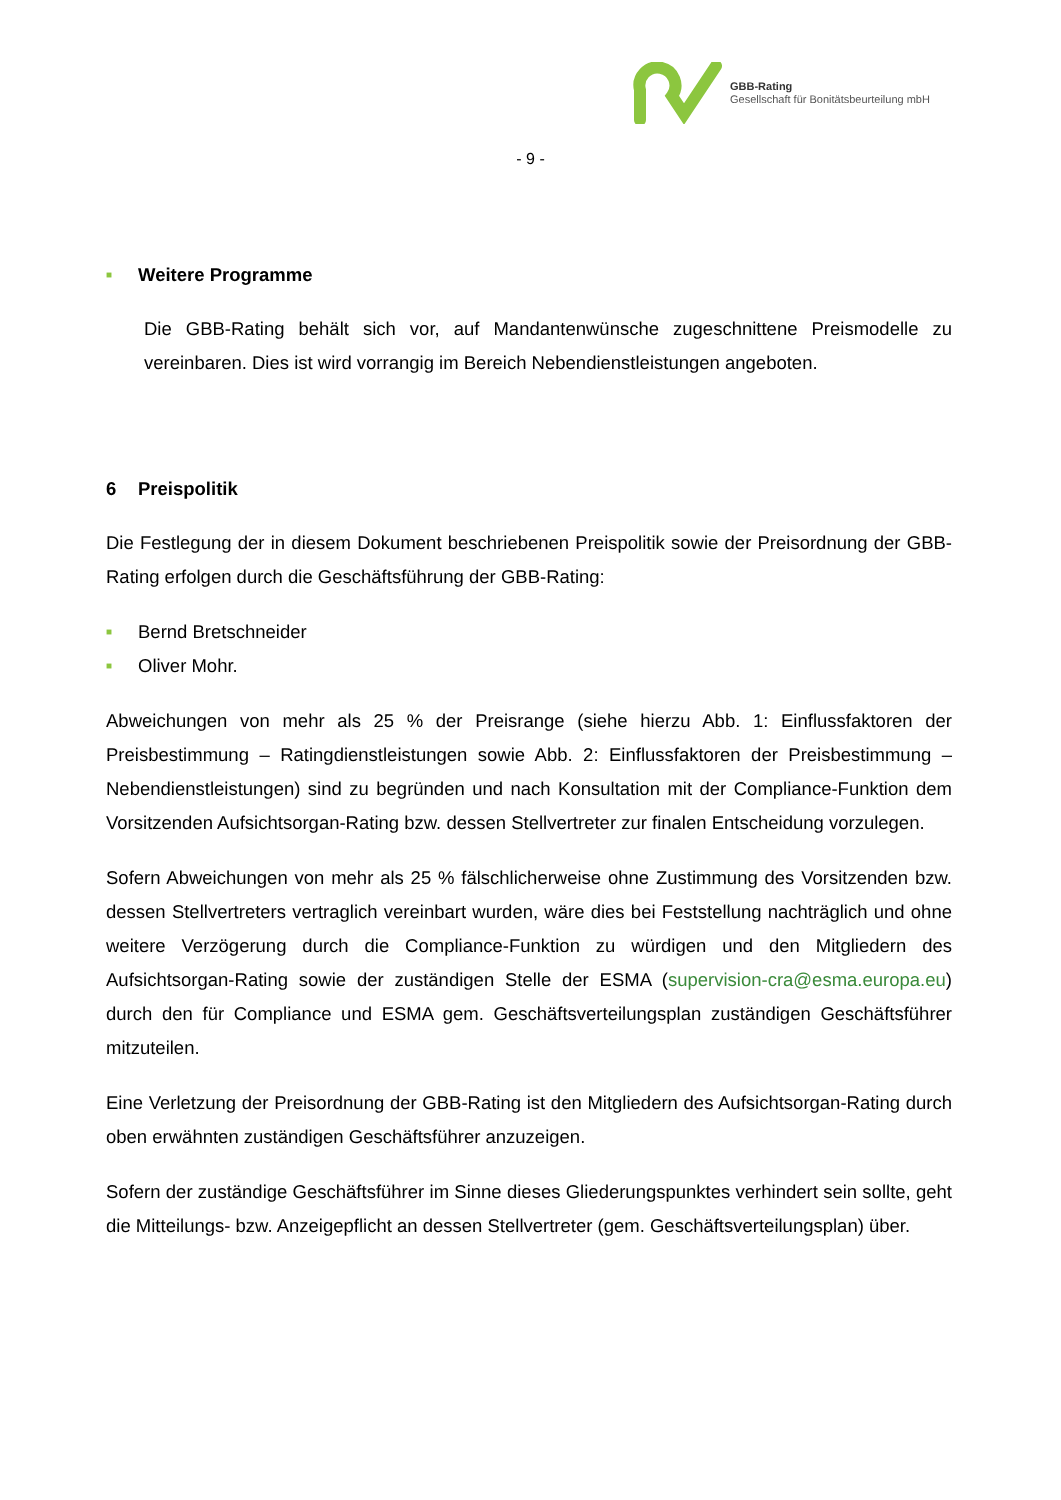GBB-Rating
Gesellschaft für Bonitätsbeurteilung mbH
- 9 -
■
Weitere Programme
Die GBB-Rating behält sich vor, auf Mandantenwünsche zugeschnittene Preismodelle zu vereinbaren. Dies ist wird vorrangig im Bereich Nebendienstleistungen angeboten.
6 Preispolitik
Die Festlegung der in diesem Dokument beschriebenen Preispolitik sowie der Preisordnung der GBB-Rating erfolgen durch die Geschäftsführung der GBB-Rating:
■ Bernd Bretschneider
■ Oliver Mohr.
Abweichungen von mehr als 25 % der Preisrange (siehe hierzu Abb. 1: Einflussfaktoren der Preisbestimmung – Ratingdienstleistungen sowie Abb. 2: Einflussfaktoren der Preisbestimmung – Nebendienstleistungen) sind zu begründen und nach Konsultation mit der Compliance-Funktion dem Vorsitzenden Aufsichtsorgan-Rating bzw. dessen Stellvertreter zur finalen Entscheidung vorzulegen.
Sofern Abweichungen von mehr als 25 % fälschlicherweise ohne Zustimmung des Vorsitzenden bzw. dessen Stellvertreters vertraglich vereinbart wurden, wäre dies bei Feststellung nachträglich und ohne weitere Verzögerung durch die Compliance-Funktion zu würdigen und den Mitgliedern des Aufsichtsorgan-Rating sowie der zuständigen Stelle der ESMA (supervision-cra@esma.europa.eu) durch den für Compliance und ESMA gem. Geschäftsverteilungsplan zuständigen Geschäftsführer mitzuteilen.
Eine Verletzung der Preisordnung der GBB-Rating ist den Mitgliedern des Aufsichtsorgan-Rating durch oben erwähnten zuständigen Geschäftsführer anzuzeigen.
Sofern der zuständige Geschäftsführer im Sinne dieses Gliederungspunktes verhindert sein sollte, geht die Mitteilungs- bzw. Anzeigepflicht an dessen Stellvertreter (gem. Geschäftsverteilungsplan) über.